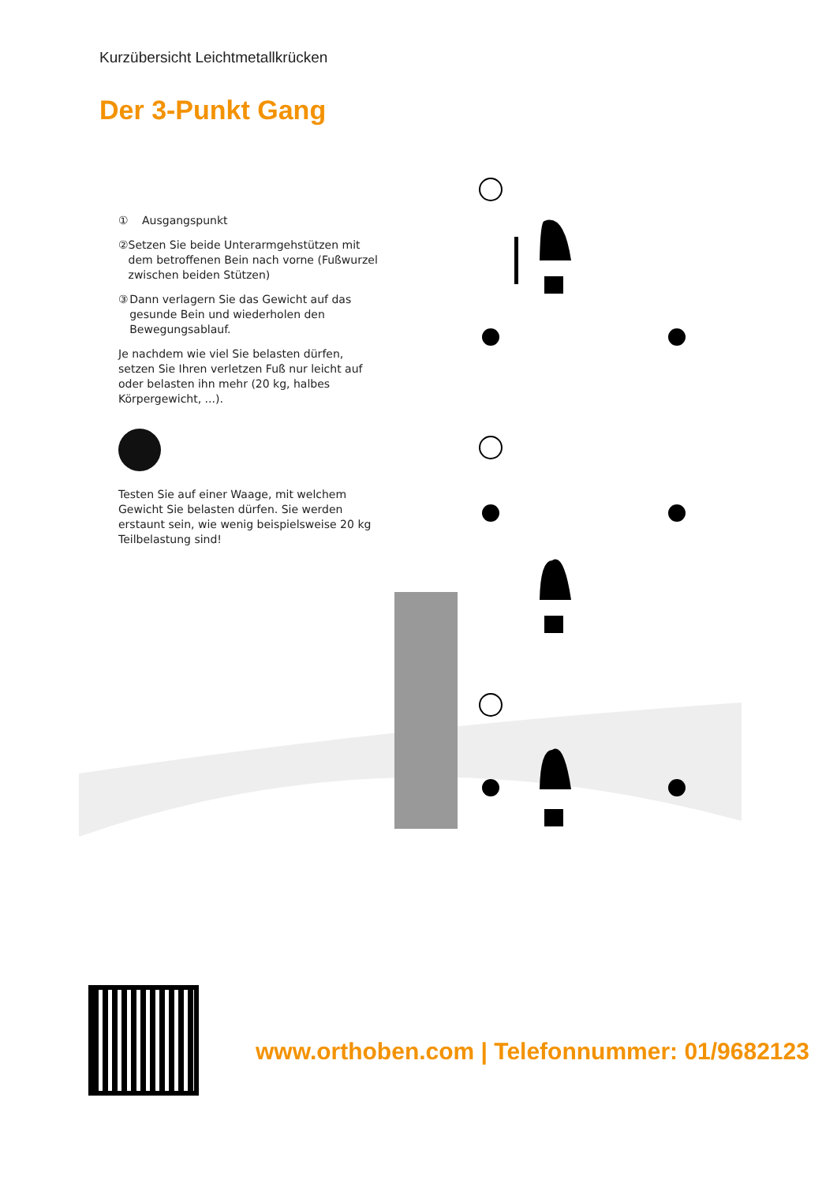Kurzübersicht Leichtmetallkrücken
Der 3-Punkt Gang
① Ausgangspunkt
② Setzen Sie beide Unterarmgehstützen mit dem betroffenen Bein nach vorne (Fußwurzel zwischen beiden Stützen)
③ Dann verlagern Sie das Gewicht auf das gesunde Bein und wiederholen den Bewegungsablauf.
Je nachdem wie viel Sie belasten dürfen, setzen Sie Ihren verletzen Fuß nur leicht auf oder belasten ihn mehr (20 kg, halbes Körpergewicht, ...).
Testen Sie auf einer Waage, mit welchem Gewicht Sie belasten dürfen. Sie werden erstaunt sein, wie wenig beispielsweise 20 kg Teilbelastung sind!
www.orthoben.com | Telefonnummer: 01/9682123